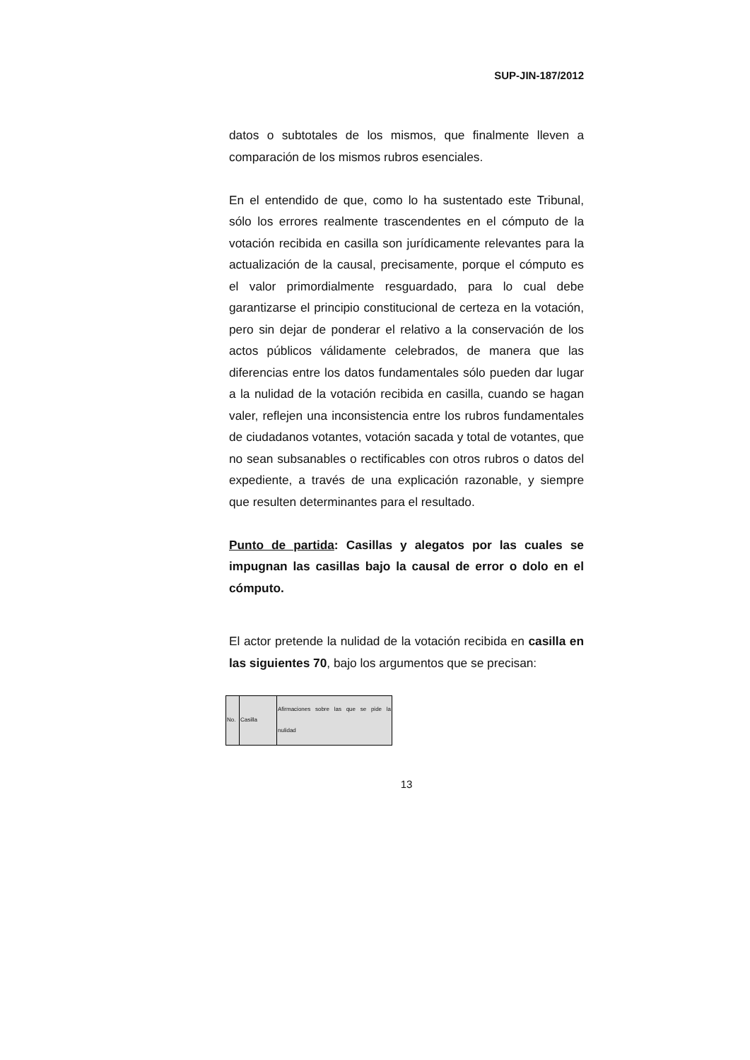SUP-JIN-187/2012
datos o subtotales de los mismos, que finalmente lleven a comparación de los mismos rubros esenciales.
En el entendido de que, como lo ha sustentado este Tribunal, sólo los errores realmente trascendentes en el cómputo de la votación recibida en casilla son jurídicamente relevantes para la actualización de la causal, precisamente, porque el cómputo es el valor primordialmente resguardado, para lo cual debe garantizarse el principio constitucional de certeza en la votación, pero sin dejar de ponderar el relativo a la conservación de los actos públicos válidamente celebrados, de manera que las diferencias entre los datos fundamentales sólo pueden dar lugar a la nulidad de la votación recibida en casilla, cuando se hagan valer, reflejen una inconsistencia entre los rubros fundamentales de ciudadanos votantes, votación sacada y total de votantes, que no sean subsanables o rectificables con otros rubros o datos del expediente, a través de una explicación razonable, y siempre que resulten determinantes para el resultado.
Punto de partida: Casillas y alegatos por las cuales se impugnan las casillas bajo la causal de error o dolo en el cómputo.
El actor pretende la nulidad de la votación recibida en casilla en las siguientes 70, bajo los argumentos que se precisan:
| No. | Casilla | Afirmaciones sobre las que se pide la nulidad |
| --- | --- | --- |
13